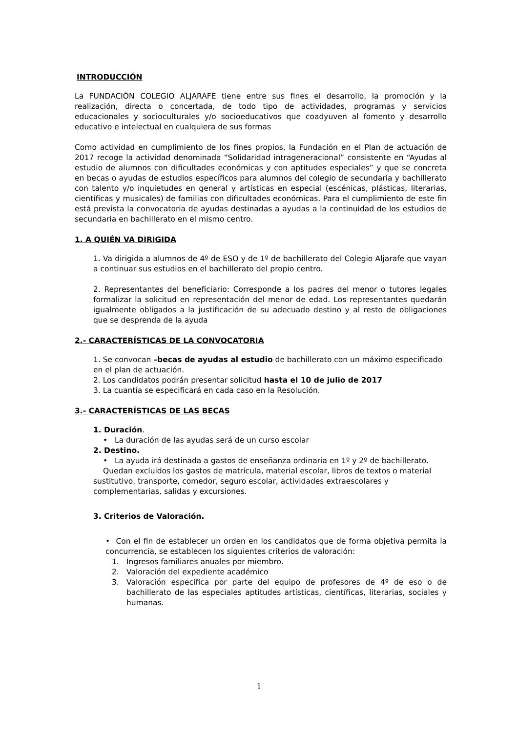INTRODUCCIÓN
La FUNDACIÓN COLEGIO ALJARAFE tiene entre sus fines el desarrollo, la promoción y la realización, directa o concertada, de todo tipo de actividades, programas y servicios educacionales y socioculturales y/o socioeducativos que coadyuven al fomento y desarrollo educativo e intelectual en cualquiera de sus formas
Como actividad en cumplimiento de los fines propios, la Fundación en el Plan de actuación de 2017 recoge la actividad denominada “Solidaridad intrageneracional” consistente en “Ayudas al estudio de alumnos con dificultades económicas y con aptitudes especiales” y que se concreta en becas o ayudas de estudios específicos para alumnos del colegio de secundaria y bachillerato con talento y/o inquietudes en general y artísticas en especial (escénicas, plásticas, literarias, científicas y musicales) de familias con dificultades económicas. Para el cumplimiento de este fin está prevista la convocatoria de ayudas destinadas a ayudas a la continuidad de los estudios de secundaria en bachillerato en el mismo centro.
1. A QUIÉN VA DIRIGIDA
1. Va dirigida a alumnos de 4º de ESO y de 1º de bachillerato del Colegio Aljarafe que vayan a continuar sus estudios en el bachillerato del propio centro.
2. Representantes del beneficiario: Corresponde a los padres del menor o tutores legales formalizar la solicitud en representación del menor de edad. Los representantes quedarán igualmente obligados a la justificación de su adecuado destino y al resto de obligaciones que se desprenda de la ayuda
2.- CARACTERÍSTICAS DE LA CONVOCATORIA
1. Se convocan –becas de ayudas al estudio de bachillerato con un máximo especificado en el plan de actuación.
2. Los candidatos podrán presentar solicitud hasta el 10 de julio de 2017
3. La cuantía se especificará en cada caso en la Resolución.
3.- CARACTERÍSTICAS DE LAS BECAS
1. Duración.
• La duración de las ayudas será de un curso escolar
2. Destino.
• La ayuda irá destinada a gastos de enseñanza ordinaria en 1º y 2º de bachillerato.
Quedan excluidos los gastos de matrícula, material escolar, libros de textos o material sustitutivo, transporte, comedor, seguro escolar, actividades extraescolares y complementarias, salidas y excursiones.
3. Criterios de Valoración.
• Con el fin de establecer un orden en los candidatos que de forma objetiva permita la concurrencia, se establecen los siguientes criterios de valoración:
1. Ingresos familiares anuales por miembro.
2. Valoración del expediente académico
3. Valoración específica por parte del equipo de profesores de 4º de eso o de bachillerato de las especiales aptitudes artísticas, científicas, literarias, sociales y humanas.
1